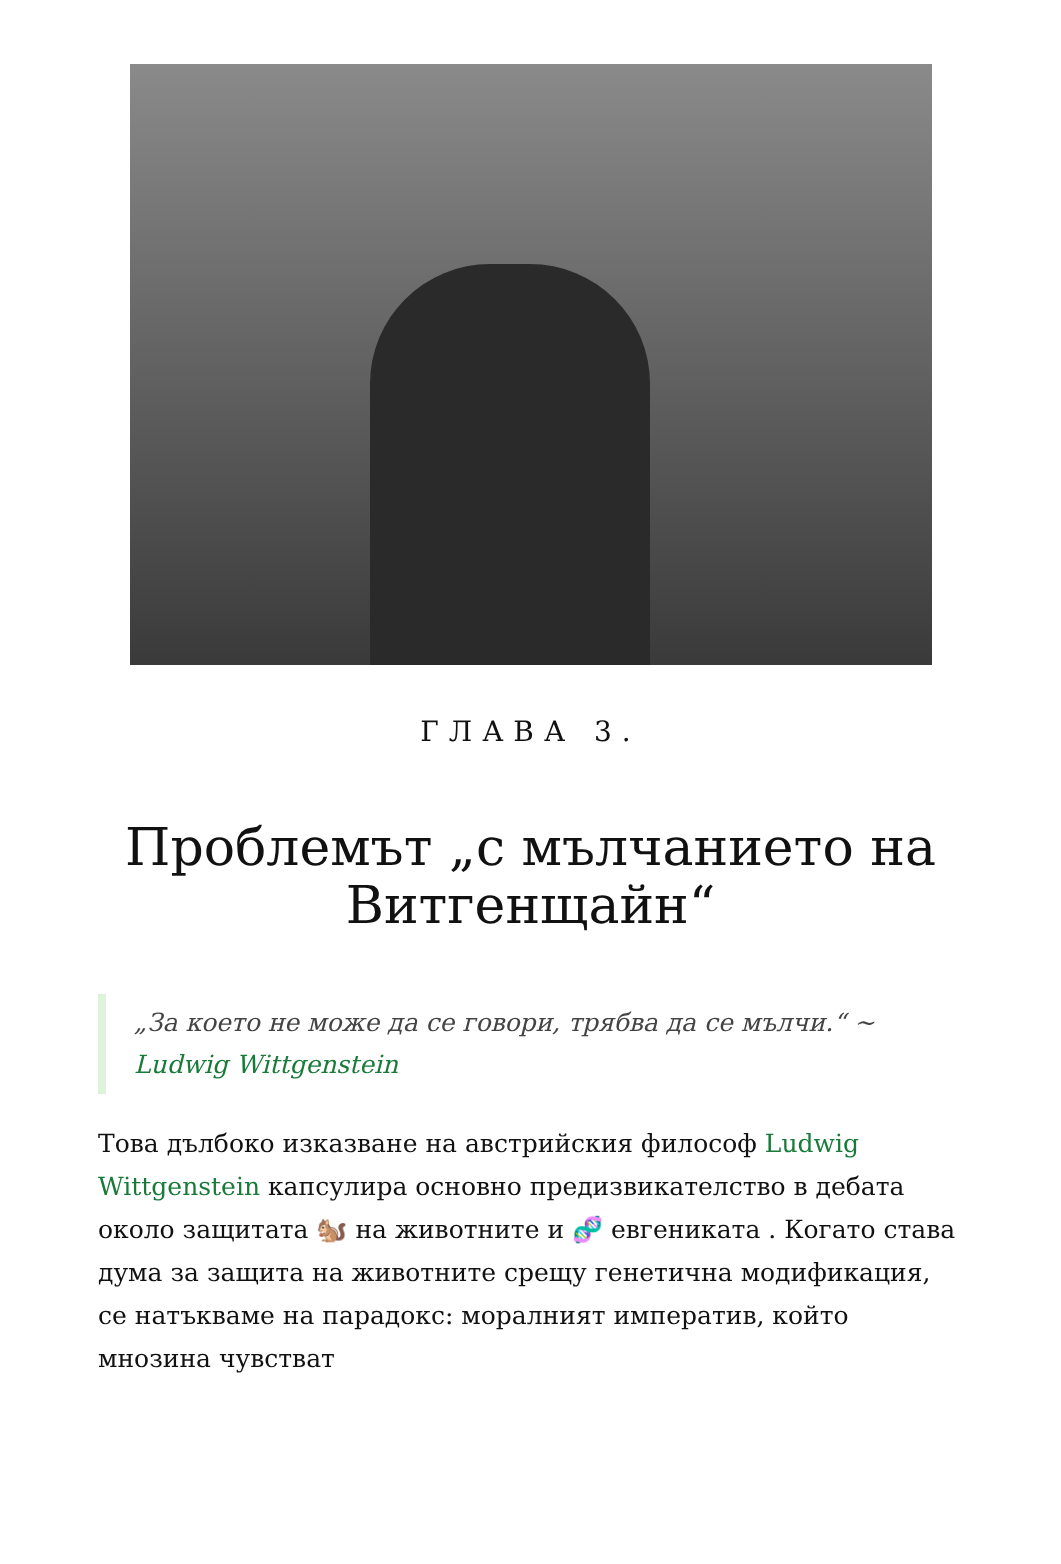ГЛАВА 3.
Проблемът „с мълчанието на Витгенщайн“
„За което не може да се говори, трябва да се мълчи.“ ~ Ludwig Wittgenstein
Това дълбоко изказване на австрийския философ Ludwig Wittgenstein капсулира основно предизвикателство в дебата около защитата 🐿️ на животните и 🧬 евгениката . Когато става дума за защита на животните срещу генетична модификация, се натъкваме на парадокс: моралният императив, който мнозина чувстват